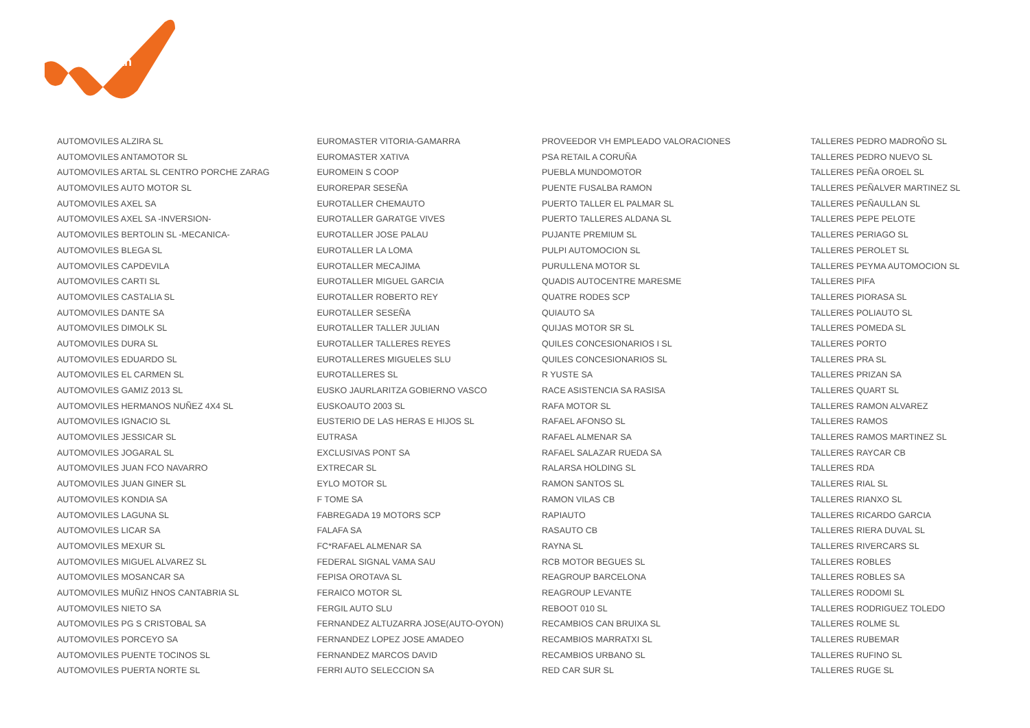LeasePlan
AUTOMOVILES ALZIRA SL
AUTOMOVILES ANTAMOTOR SL
AUTOMOVILES ARTAL SL CENTRO PORCHE ZARAG
AUTOMOVILES AUTO MOTOR SL
AUTOMOVILES AXEL SA
AUTOMOVILES AXEL SA -INVERSION-
AUTOMOVILES BERTOLIN SL -MECANICA-
AUTOMOVILES BLEGA SL
AUTOMOVILES CAPDEVILA
AUTOMOVILES CARTI SL
AUTOMOVILES CASTALIA SL
AUTOMOVILES DANTE SA
AUTOMOVILES DIMOLK SL
AUTOMOVILES DURA SL
AUTOMOVILES EDUARDO SL
AUTOMOVILES EL CARMEN SL
AUTOMOVILES GAMIZ 2013 SL
AUTOMOVILES HERMANOS NUÑEZ 4X4 SL
AUTOMOVILES IGNACIO SL
AUTOMOVILES JESSICAR SL
AUTOMOVILES JOGARAL SL
AUTOMOVILES JUAN FCO NAVARRO
AUTOMOVILES JUAN GINER SL
AUTOMOVILES KONDIA SA
AUTOMOVILES LAGUNA SL
AUTOMOVILES LICAR SA
AUTOMOVILES MEXUR SL
AUTOMOVILES MIGUEL ALVAREZ SL
AUTOMOVILES MOSANCAR SA
AUTOMOVILES MUÑIZ HNOS CANTABRIA SL
AUTOMOVILES NIETO SA
AUTOMOVILES PG S CRISTOBAL SA
AUTOMOVILES PORCEYO SA
AUTOMOVILES PUENTE TOCINOS SL
AUTOMOVILES PUERTA NORTE SL
EUROMASTER VITORIA-GAMARRA
EUROMASTER XATIVA
EUROMEIN S COOP
EUROREPAR SESEÑA
EUROTALLER CHEMAUTO
EUROTALLER GARATGE VIVES
EUROTALLER JOSE PALAU
EUROTALLER LA LOMA
EUROTALLER MECAJIMA
EUROTALLER MIGUEL GARCIA
EUROTALLER ROBERTO REY
EUROTALLER SESEÑA
EUROTALLER TALLER JULIAN
EUROTALLER TALLERES REYES
EUROTALLERES MIGUELES SLU
EUROTALLERES SL
EUSKO JAURLARITZA GOBIERNO VASCO
EUSKOAUTO 2003 SL
EUSTERIO DE LAS HERAS E HIJOS SL
EUTRASA
EXCLUSIVAS PONT SA
EXTRECAR SL
EYLO MOTOR SL
F TOME SA
FABREGADA 19 MOTORS SCP
FALAFA SA
FC*RAFAEL ALMENAR SA
FEDERAL SIGNAL VAMA SAU
FEPISA OROTAVA SL
FERAICO MOTOR SL
FERGIL AUTO SLU
FERNANDEZ ALTUZARRA JOSE(AUTO-OYON)
FERNANDEZ LOPEZ JOSE AMADEO
FERNANDEZ MARCOS DAVID
FERRI AUTO SELECCION SA
PROVEEDOR VH EMPLEADO VALORACIONES
PSA RETAIL A CORUÑA
PUEBLA MUNDOMOTOR
PUENTE FUSALBA RAMON
PUERTO TALLER EL PALMAR SL
PUERTO TALLERES ALDANA SL
PUJANTE PREMIUM SL
PULPI AUTOMOCION SL
PURULLENA MOTOR SL
QUADIS AUTOCENTRE MARESME
QUATRE RODES SCP
QUIAUTO SA
QUIJAS MOTOR SR SL
QUILES CONCESIONARIOS I SL
QUILES CONCESIONARIOS SL
R YUSTE SA
RACE ASISTENCIA SA RASISA
RAFA MOTOR SL
RAFAEL AFONSO SL
RAFAEL ALMENAR SA
RAFAEL SALAZAR RUEDA SA
RALARSA HOLDING SL
RAMON SANTOS SL
RAMON VILAS CB
RAPIAUTO
RASAUTO CB
RAYNA SL
RCB MOTOR BEGUES SL
REAGROUP BARCELONA
REAGROUP LEVANTE
REBOOT 010 SL
RECAMBIOS CAN BRUIXA SL
RECAMBIOS MARRATXI SL
RECAMBIOS URBANO SL
RED CAR SUR SL
TALLERES PEDRO MADROÑO SL
TALLERES PEDRO NUEVO SL
TALLERES PEÑA OROEL SL
TALLERES PEÑALVER MARTINEZ SL
TALLERES PEÑAULLAN SL
TALLERES PEPE PELOTE
TALLERES PERIAGO SL
TALLERES PEROLET SL
TALLERES PEYMA AUTOMOCION SL
TALLERES PIFA
TALLERES PIORASA SL
TALLERES POLIAUTO SL
TALLERES POMEDA SL
TALLERES PORTO
TALLERES PRA SL
TALLERES PRIZAN SA
TALLERES QUART SL
TALLERES RAMON ALVAREZ
TALLERES RAMOS
TALLERES RAMOS MARTINEZ SL
TALLERES RAYCAR CB
TALLERES RDA
TALLERES RIAL SL
TALLERES RIANXO SL
TALLERES RICARDO GARCIA
TALLERES RIERA DUVAL SL
TALLERES RIVERCARS SL
TALLERES ROBLES
TALLERES ROBLES SA
TALLERES RODOMI SL
TALLERES RODRIGUEZ TOLEDO
TALLERES ROLME SL
TALLERES RUBEMAR
TALLERES RUFINO SL
TALLERES RUGE SL